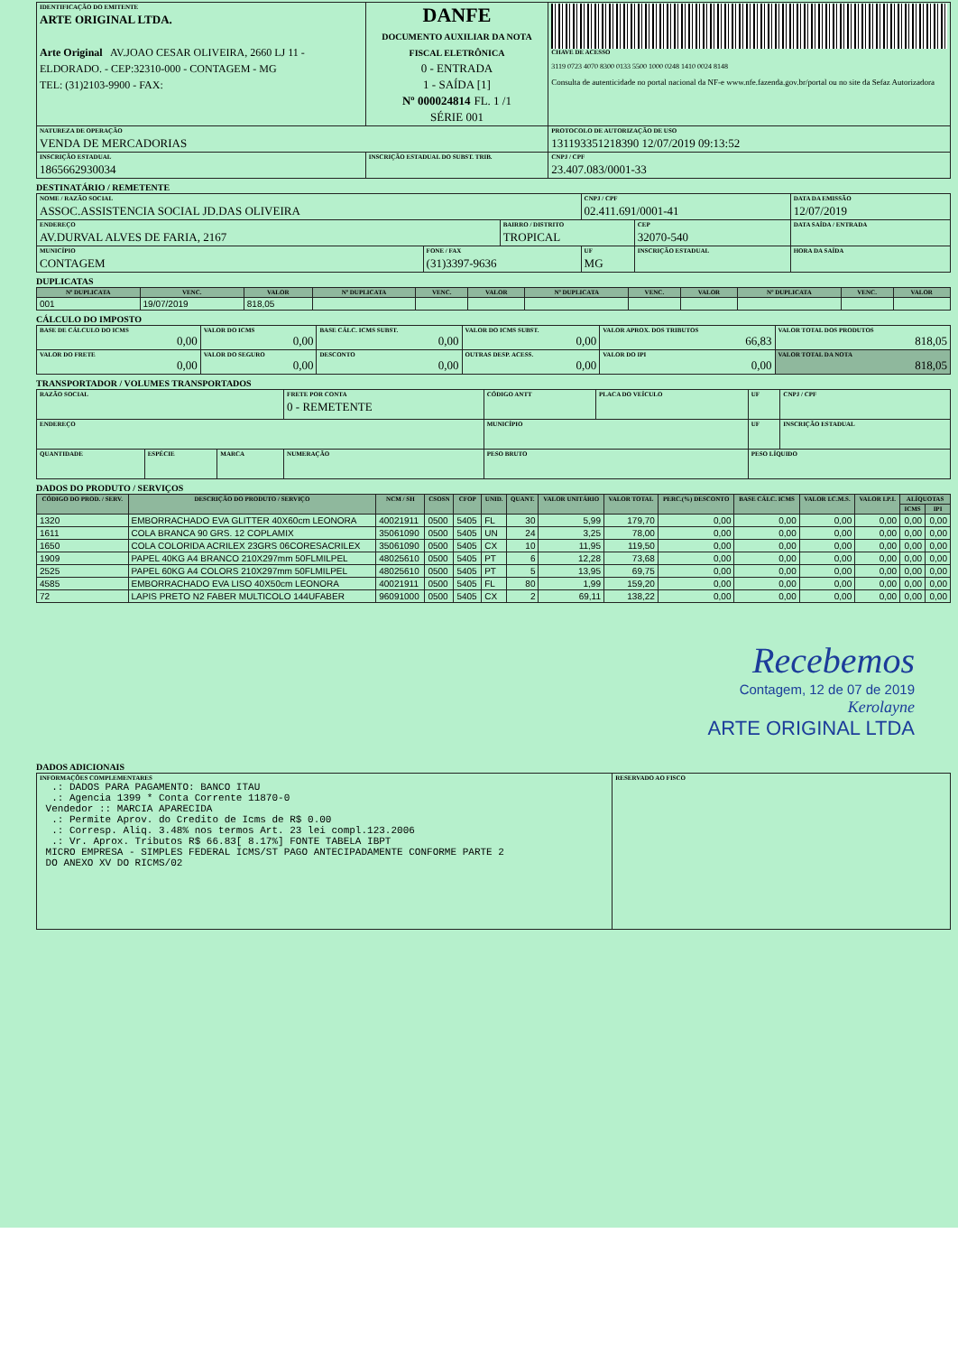| IDENTIFICAÇÃO DO EMITENTE ARTE ORIGINAL LTDA. Arte Original AV.JOAO CESAR OLIVEIRA, 2660 LJ 11 - ELDORADO. - CEP:32310-000 - CONTAGEM - MG TEL: (31)2103-9900 - FAX: | DANFE DOCUMENTO AUXILIAR DA NOTA FISCAL ELETRÔNICA 0 - ENTRADA 1 - SAÍDA [1] Nº 000024814 FL. 1 /1 SÉRIE 001 | CHAVE DE ACESSO 3119 0723 4070 8300 0133 5500 1000 0248 1410 0024 8148 Consulta de autenticidade no portal nacional da NF-e www.nfe.fazenda.gov.br/portal ou no site da Sefaz Autorizadora |
| NATUREZA DE OPERAÇÃO VENDA DE MERCADORIAS | | PROTOCOLO DE AUTORIZAÇÃO DE USO 131193351218390 12/07/2019 09:13:52 |
| INSCRIÇÃO ESTADUAL 1865662930034 | INSCRIÇÃO ESTADUAL DO SUBST. TRIB. | CNPJ / CPF 23.407.083/0001-33 |
DESTINATÁRIO / REMETENTE
| NOME / RAZÃO SOCIAL ASSOC.ASSISTENCIA SOCIAL JD.DAS OLIVEIRA | | | CNPJ / CPF 02.411.691/0001-41 | | DATA DA EMISSÃO 12/07/2019 |
| ENDEREÇO AV.DURVAL ALVES DE FARIA, 2167 | | BAIRRO / DISTRITO TROPICAL | | CEP 32070-540 | DATA SAÍDA / ENTRADA |
| MUNICÍPIO CONTAGEM | FONE / FAX (31)3397-9636 | | UF MG | INSCRIÇÃO ESTADUAL | HORA DA SAÍDA |
DUPLICATAS
| Nº DUPLICATA | VENC. | VALOR | Nº DUPLICATA | VENC. | VALOR | Nº DUPLICATA | VENC. | VALOR | Nº DUPLICATA | VENC. | VALOR |
| --- | --- | --- | --- | --- | --- | --- | --- | --- | --- | --- | --- |
| 001 | 19/07/2019 | 818,05 | | | | | | | | | |
CÁLCULO DO IMPOSTO
| BASE DE CÁLCULO DO ICMS 0,00 | VALOR DO ICMS 0,00 | BASE CÁLC. ICMS SUBST. 0,00 | VALOR DO ICMS SUBST. 0,00 | VALOR APROX. DOS TRIBUTOS 66,83 | VALOR TOTAL DOS PRODUTOS 818,05 |
| VALOR DO FRETE 0,00 | VALOR DO SEGURO 0,00 | DESCONTO 0,00 | OUTRAS DESP. ACESS. 0,00 | VALOR DO IPI 0,00 | VALOR TOTAL DA NOTA 818,05 |
TRANSPORTADOR / VOLUMES TRANSPORTADOS
| RAZÃO SOCIAL | | | FRETE POR CONTA 0 - REMETENTE | CÓDIGO ANTT | PLACA DO VEÍCULO | UF | CNPJ / CPF |
| ENDEREÇO | | | | MUNICÍPIO | | UF | INSCRIÇÃO ESTADUAL |
| QUANTIDADE | ESPÉCIE | MARCA | NUMERAÇÃO | PESO BRUTO | | PESO LÍQUIDO | |
DADOS DO PRODUTO / SERVIÇOS
| CÓDIGO DO PROD. / SERV. | DESCRIÇÃO DO PRODUTO / SERVIÇO | NCM / SH | CSOSN | CFOP | UNID. | QUANT. | VALOR UNITÁRIO | VALOR TOTAL | PERC.(%) DESCONTO | BASE CÁLC. ICMS | VALOR I.C.M.S. | VALOR I.P.I. | ALÍQUOTAS | |
| --- | --- | --- | --- | --- | --- | --- | --- | --- | --- | --- | --- | --- | --- | --- |
| | | | | | | | | | | | | | ICMS | IPI |
| 1320 | EMBORRACHADO EVA GLITTER 40X60cm LEONORA | 40021911 | 0500 | 5405 | FL | 30 | 5,99 | 179,70 | 0,00 | 0,00 | 0,00 | 0,00 | 0,00 | 0,00 |
| 1611 | COLA BRANCA 90 GRS. 12 COPLAMIX | 35061090 | 0500 | 5405 | UN | 24 | 3,25 | 78,00 | 0,00 | 0,00 | 0,00 | 0,00 | 0,00 | 0,00 |
| 1650 | COLA COLORIDA ACRILEX 23GRS 06CORESACRILEX | 35061090 | 0500 | 5405 | CX | 10 | 11,95 | 119,50 | 0,00 | 0,00 | 0,00 | 0,00 | 0,00 | 0,00 |
| 1909 | PAPEL 40KG A4 BRANCO 210X297mm 50FLMILPEL | 48025610 | 0500 | 5405 | PT | 6 | 12,28 | 73,68 | 0,00 | 0,00 | 0,00 | 0,00 | 0,00 | 0,00 |
| 2525 | PAPEL 60KG A4 COLORS 210X297mm 50FLMILPEL | 48025610 | 0500 | 5405 | PT | 5 | 13,95 | 69,75 | 0,00 | 0,00 | 0,00 | 0,00 | 0,00 | 0,00 |
| 4585 | EMBORRACHADO EVA LISO 40X50cm LEONORA | 40021911 | 0500 | 5405 | FL | 80 | 1,99 | 159,20 | 0,00 | 0,00 | 0,00 | 0,00 | 0,00 | 0,00 |
| 72 | LAPIS PRETO N2 FABER MULTICOLO 144UFABER | 96091000 | 0500 | 5405 | CX | 2 | 69,11 | 138,22 | 0,00 | 0,00 | 0,00 | 0,00 | 0,00 | 0,00 |
Recebemos
Contagem, 12 de 07 de 2019
Kerolayne
ARTE ORIGINAL LTDA
DADOS ADICIONAIS
| INFORMAÇÕES COMPLEMENTARES .: DADOS PARA PAGAMENTO: BANCO ITAU .: Agencia 1399 * Conta Corrente 11870-0 Vendedor :: MARCIA APARECIDA .: Permite Aprov. do Credito de Icms de R$ 0.00 .: Corresp. Aliq. 3.48% nos termos Art. 23 lei compl.123.2006 .: Vr. Aprox. Tributos R$ 66.83[ 8.17%] FONTE TABELA IBPT MICRO EMPRESA - SIMPLES FEDERAL ICMS/ST PAGO ANTECIPADAMENTE CONFORME PARTE 2 DO ANEXO XV DO RICMS/02 | RESERVADO AO FISCO |